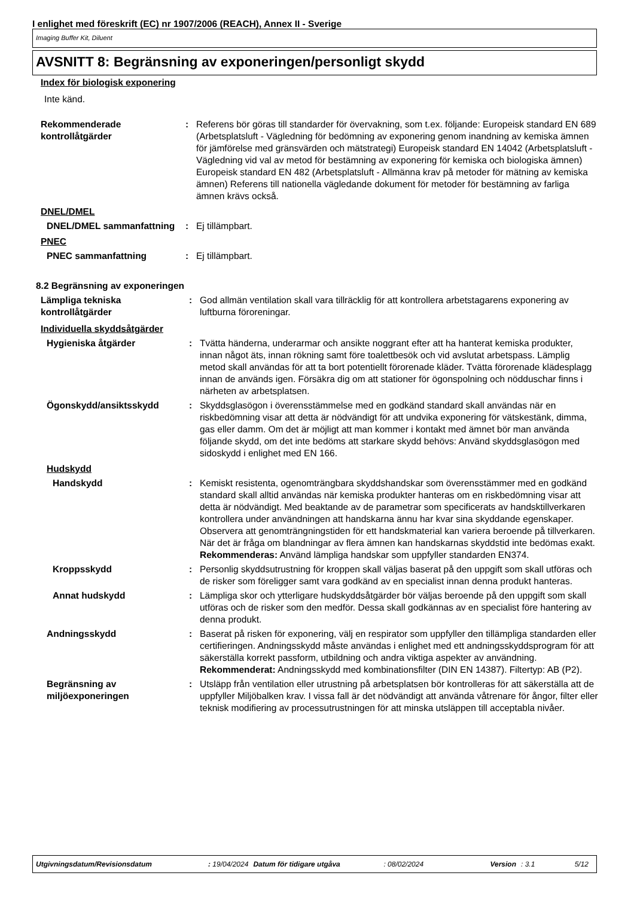I enlighet med föreskrift (EC) nr 1907/2006 (REACH), Annex II - Sverige
Imaging Buffer Kit, Diluent
AVSNITT 8: Begränsning av exponeringen/personligt skydd
Index för biologisk exponering
Inte känd.
Rekommenderade kontrollåtgärder
: Referens bör göras till standarder för övervakning, som t.ex. följande: Europeisk standard EN 689 (Arbetsplatsluft - Vägledning för bedömning av exponering genom inandning av kemiska ämnen för jämförelse med gränsvärden och mätstrategi) Europeisk standard EN 14042 (Arbetsplatsluft - Vägledning vid val av metod för bestämning av exponering för kemiska och biologiska ämnen) Europeisk standard EN 482 (Arbetsplatsluft - Allmänna krav på metoder för mätning av kemiska ämnen) Referens till nationella vägledande dokument för metoder för bestämning av farliga ämnen krävs också.
DNEL/DMEL
DNEL/DMEL sammanfattning : Ej tillämpbart.
PNEC
PNEC sammanfattning : Ej tillämpbart.
8.2 Begränsning av exponeringen
Lämpliga tekniska kontrollåtgärder
: God allmän ventilation skall vara tillräcklig för att kontrollera arbetstagarens exponering av luftburna föroreningar.
Individuella skyddsåtgärder
Hygieniska åtgärder : Tvätta händerna, underarmar och ansikte noggrant efter att ha hanterat kemiska produkter, innan något äts, innan rökning samt före toalettbesök och vid avslutat arbetspass. Lämplig metod skall användas för att ta bort potentiellt förorenade kläder. Tvätta förorenade klädesplagg innan de används igen. Försäkra dig om att stationer för ögonspolning och nödduschar finns i närheten av arbetsplatsen.
Ögonskydd/ansiktsskydd : Skyddsglasögon i överensstämmelse med en godkänd standard skall användas när en riskbedömning visar att detta är nödvändigt för att undvika exponering för vätskestänk, dimma, gas eller damm. Om det är möjligt att man kommer i kontakt med ämnet bör man använda följande skydd, om det inte bedöms att starkare skydd behövs: Använd skyddsglasögon med sidoskydd i enlighet med EN 166.
Hudskydd
Handskydd : Kemiskt resistenta, ogenomträngbara skyddshandskar som överensstämmer med en godkänd standard skall alltid användas när kemiska produkter hanteras om en riskbedömning visar att detta är nödvändigt. Med beaktande av de parametrar som specificerats av handsktillverkaren kontrollera under användningen att handskarna ännu har kvar sina skyddande egenskaper. Observera att genomträngningstiden för ett handskmaterial kan variera beroende på tillverkaren. När det är fråga om blandningar av flera ämnen kan handskarnas skyddstid inte bedömas exakt.
Rekommenderas: Använd lämpliga handskar som uppfyller standarden EN374.
Kroppsskydd : Personlig skyddsutrustning för kroppen skall väljas baserat på den uppgift som skall utföras och de risker som föreligger samt vara godkänd av en specialist innan denna produkt hanteras.
Annat hudskydd : Lämpliga skor och ytterligare hudskyddsåtgärder bör väljas beroende på den uppgift som skall utföras och de risker som den medför. Dessa skall godkännas av en specialist före hantering av denna produkt.
Andningsskydd : Baserat på risken för exponering, välj en respirator som uppfyller den tillämpliga standarden eller certifieringen. Andningsskydd måste användas i enlighet med ett andningsskyddsprogram för att säkerställa korrekt passform, utbildning och andra viktiga aspekter av användning.
Rekommenderat: Andningsskydd med kombinationsfilter (DIN EN 14387). Filtertyp: AB (P2).
Begränsning av miljöexponeringen
: Utsläpp från ventilation eller utrustning på arbetsplatsen bör kontrolleras för att säkerställa att de uppfyller Miljöbalken krav. I vissa fall är det nödvändigt att använda våtrenare för ångor, filter eller teknisk modifiering av processutrustningen för att minska utsläppen till acceptabla nivåer.
Utgivningsdatum/Revisionsdatum: 19/04/2024 Datum för tidigare utgåva: 08/02/2024 Version: 3.1 5/12